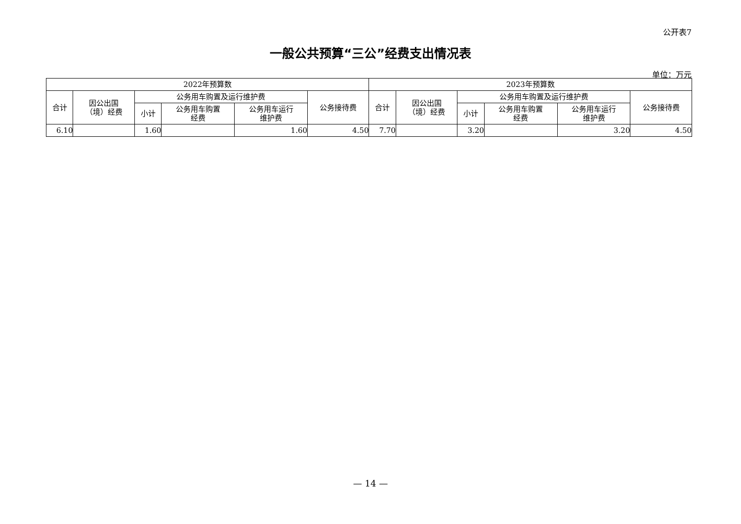公开表7
一般公共预算“三公”经费支出情况表
单位：万元
| 2022年预算数 | | | | | | 2023年预算数 | | | | | |
| --- | --- | --- | --- | --- | --- | --- | --- | --- | --- | --- | --- |
| 合计 | 因公出国 （境）经费 | 公务用车购置及运行维护费 | | | 公务接待费 | 合计 | 因公出国 （境）经费 | 公务用车购置及运行维护费 | | | 公务接待费 |
| | | 小计 | 公务用车购置 经费 | 公务用车运行 维护费 | | | | 小计 | 公务用车购置 经费 | 公务用车运行 维护费 | |
| 6.10 | | 1.60 | | 1.60 | 4.50 | 7.70 | | 3.20 | | 3.20 | 4.50 |
— 14 —